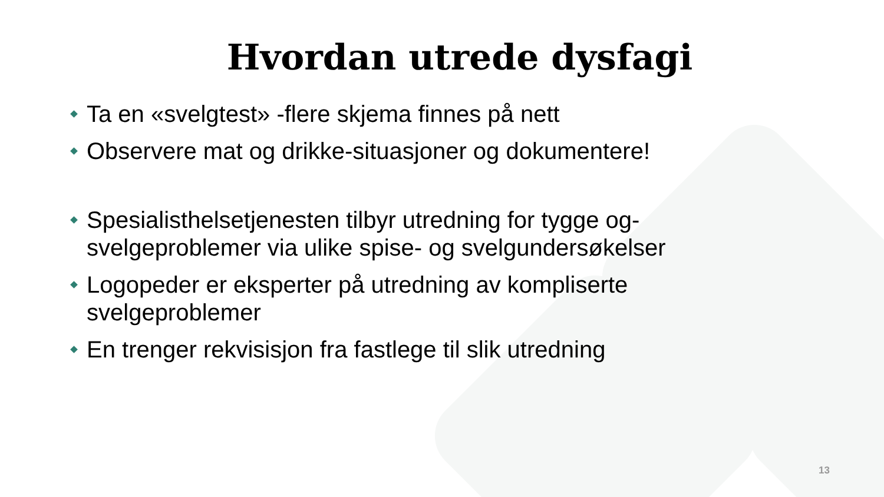Hvordan utrede dysfagi
Ta en «svelgtest» -flere skjema finnes på nett
Observere mat og drikke-situasjoner og dokumentere!
Spesialisthelsetjenesten tilbyr utredning for tygge og-svelgeproblemer via ulike spise- og svelgundersøkelser
Logopeder er eksperter på utredning av kompliserte svelgeproblemer
En trenger rekvisisjon fra fastlege til slik utredning
13